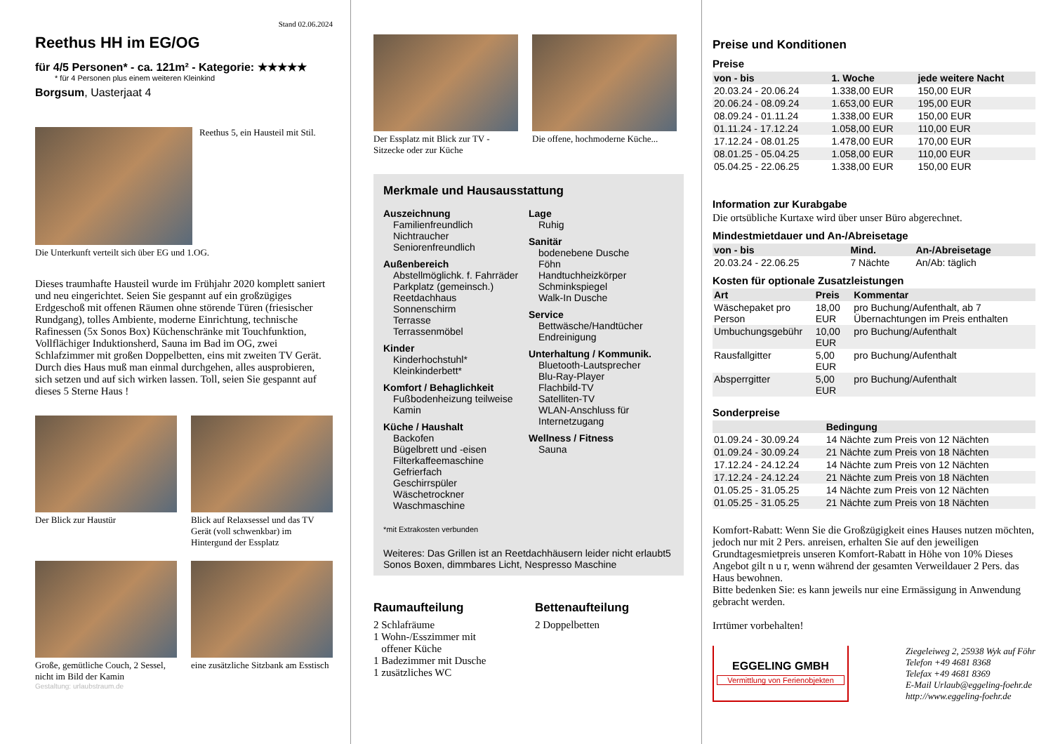Stand 02.06.2024
Reethus HH im EG/OG
für 4/5 Personen* - ca. 121m² - Kategorie: ★★★★★
* für 4 Personen plus einem weiteren Kleinkind
Borgsum, Uasterjaat 4
Reethus 5, ein Hausteil mit Stil.
Die Unterkunft verteilt sich über EG und 1.OG.
Dieses traumhafte Hausteil wurde im Frühjahr 2020 komplett saniert und neu eingerichtet. Seien Sie gespannt auf ein großzügiges Erdgeschoß mit offenen Räumen ohne störende Türen (friesischer Rundgang), tolles Ambiente, moderne Einrichtung, technische Rafinessen (5x Sonos Box) Küchenschränke mit Touchfunktion, Vollflächiger Induktionsherd, Sauna im Bad im OG, zwei Schlafzimmer mit großen Doppelbetten, eins mit zweiten TV Gerät. Durch dies Haus muß man einmal durchgehen, alles ausprobieren, sich setzen und auf sich wirken lassen. Toll, seien Sie gespannt auf dieses 5 Sterne Haus !
Der Blick zur Haustür Blick auf Relaxsessel und das TV Gerät (voll schwenkbar) im Hintergund der Essplatz
Große, gemütliche Couch, 2 Sessel, nicht im Bild der Kamin
eine zusätzliche Sitzbank am Esstisch
Gestaltung: urlaubstraum.de
Der Essplatz mit Blick zur TV - Sitzecke oder zur Küche
Die offene, hochmoderne Küche...
Merkmale und Hausausstattung
Auszeichnung
Familienfreundlich
Nichtraucher
Seniorenfreundlich
Außenbereich
Abstellmöglichk. f. Fahrräder
Parkplatz (gemeinsch.)
Reetdachhaus
Sonnenschirm
Terrasse
Terrassenmöbel
Kinder
Kinderhochstuhl*
Kleinkinderbett*
Komfort / Behaglichkeit
Fußbodenheizung teilweise
Kamin
Küche / Haushalt
Backofen
Bügelbrett und -eisen
Filterkaffeemaschine
Gefrierfach
Geschirrspüler
Wäschetrockner
Waschmaschine
Lage
Ruhig
Sanitär
bodenebene Dusche
Föhn
Handtuchheizkörper
Schminkspiegel
Walk-In Dusche
Service
Bettwäsche/Handtücher
Endreinigung
Unterhaltung / Kommunik.
Bluetooth-Lautsprecher
Blu-Ray-Player
Flachbild-TV
Satelliten-TV
WLAN-Anschluss für Internetzugang
Wellness / Fitness
Sauna
*mit Extrakosten verbunden
Weiteres: Das Grillen ist an Reetdachhäusern leider nicht erlaubt5 Sonos Boxen, dimmbares Licht, Nespresso Maschine
Raumaufteilung
2 Schlafräume
1 Wohn-/Esszimmer mit
offener Küche
1 Badezimmer mit Dusche
1 zusätzliches WC
Bettenaufteilung
2 Doppelbetten
Preise und Konditionen
Preise
| von - bis | 1. Woche | jede weitere Nacht |
| --- | --- | --- |
| 20.03.24 - 20.06.24 | 1.338,00 EUR | 150,00 EUR |
| 20.06.24 - 08.09.24 | 1.653,00 EUR | 195,00 EUR |
| 08.09.24 - 01.11.24 | 1.338,00 EUR | 150,00 EUR |
| 01.11.24 - 17.12.24 | 1.058,00 EUR | 110,00 EUR |
| 17.12.24 - 08.01.25 | 1.478,00 EUR | 170,00 EUR |
| 08.01.25 - 05.04.25 | 1.058,00 EUR | 110,00 EUR |
| 05.04.25 - 22.06.25 | 1.338,00 EUR | 150,00 EUR |
Information zur Kurabgabe
Die ortsübliche Kurtaxe wird über unser Büro abgerechnet.
Mindestmietdauer und An-/Abreisetage
| von - bis | Mind. | An-/Abreisetage |
| --- | --- | --- |
| 20.03.24 - 22.06.25 | 7 Nächte | An/Ab: täglich |
Kosten für optionale Zusatzleistungen
| Art | Preis | Kommentar |
| --- | --- | --- |
| Wäschepaket pro Person | 18,00 EUR | pro Buchung/Aufenthalt, ab 7 Übernachtungen im Preis enthalten |
| Umbuchungsgebühr | 10,00 EUR | pro Buchung/Aufenthalt |
| Rausfallgitter | 5,00 EUR | pro Buchung/Aufenthalt |
| Absperrgitter | 5,00 EUR | pro Buchung/Aufenthalt |
Sonderpreise
| | Bedingung |
| --- | --- |
| 01.09.24 - 30.09.24 | 14 Nächte zum Preis von 12 Nächten |
| 01.09.24 - 30.09.24 | 21 Nächte zum Preis von 18 Nächten |
| 17.12.24 - 24.12.24 | 14 Nächte zum Preis von 12 Nächten |
| 17.12.24 - 24.12.24 | 21 Nächte zum Preis von 18 Nächten |
| 01.05.25 - 31.05.25 | 14 Nächte zum Preis von 12 Nächten |
| 01.05.25 - 31.05.25 | 21 Nächte zum Preis von 18 Nächten |
Komfort-Rabatt: Wenn Sie die Großzügigkeit eines Hauses nutzen möchten, jedoch nur mit 2 Pers. anreisen, erhalten Sie auf den jeweiligen Grundtagesmietpreis unseren Komfort-Rabatt in Höhe von 10% Dieses Angebot gilt n u r, wenn während der gesamten Verweildauer 2 Pers. das Haus bewohnen.
Bitte bedenken Sie: es kann jeweils nur eine Ermässigung in Anwendung gebracht werden.
Irrtümer vorbehalten!
EGGELING GMBH
Vermittlung von Ferienobjekten
Ziegeleiweg 2, 25938 Wyk auf Föhr
Telefon +49 4681 8368
Telefax +49 4681 8369
E-Mail Urlaub@eggeling-foehr.de
http://www.eggeling-foehr.de